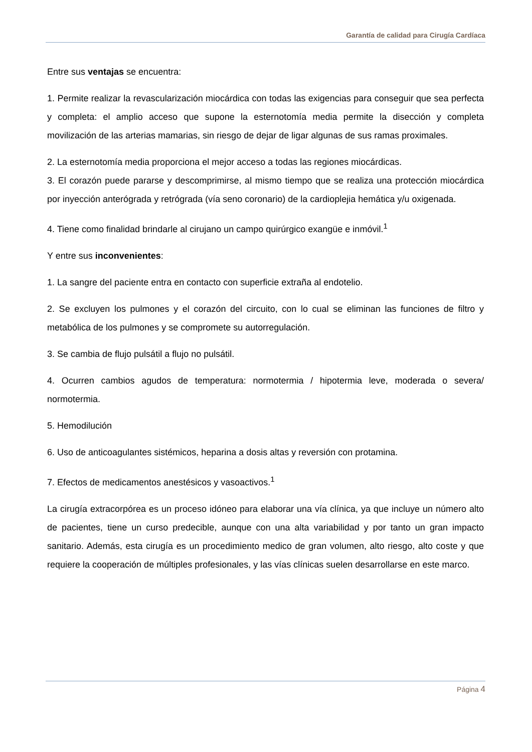Garantía de calidad para Cirugía Cardíaca
Entre sus ventajas se encuentra:
1. Permite realizar la revascularización miocárdica con todas las exigencias para conseguir que sea perfecta y completa: el amplio acceso que supone la esternotomía media permite la disección y completa movilización de las arterias mamarias, sin riesgo de dejar de ligar algunas de sus ramas proximales.
2. La esternotomía media proporciona el mejor acceso a todas las regiones miocárdicas.
3. El corazón puede pararse y descomprimirse, al mismo tiempo que se realiza una protección miocárdica por inyección anterógrada y retrógrada (vía seno coronario) de la cardioplejia hemática y/u oxigenada.
4. Tiene como finalidad brindarle al cirujano un campo quirúrgico exangüe e inmóvil.<sup>1</sup>
Y entre sus inconvenientes:
1. La sangre del paciente entra en contacto con superficie extraña al endotelio.
2. Se excluyen los pulmones y el corazón del circuito, con lo cual se eliminan las funciones de filtro y metabólica de los pulmones y se compromete su autorregulación.
3. Se cambia de flujo pulsátil a flujo no pulsátil.
4. Ocurren cambios agudos de temperatura: normotermia / hipotermia leve, moderada o severa/ normotermia.
5. Hemodilución
6. Uso de anticoagulantes sistémicos, heparina a dosis altas y reversión con protamina.
7. Efectos de medicamentos anestésicos y vasoactivos.<sup>1</sup>
La cirugía extracorpórea es un proceso idóneo para elaborar una vía clínica, ya que incluye un número alto de pacientes, tiene un curso predecible, aunque con una alta variabilidad y por tanto un gran impacto sanitario. Además, esta cirugía es un procedimiento medico de gran volumen, alto riesgo, alto coste y que requiere la cooperación de múltiples profesionales, y las vías clínicas suelen desarrollarse en este marco.
Página 4